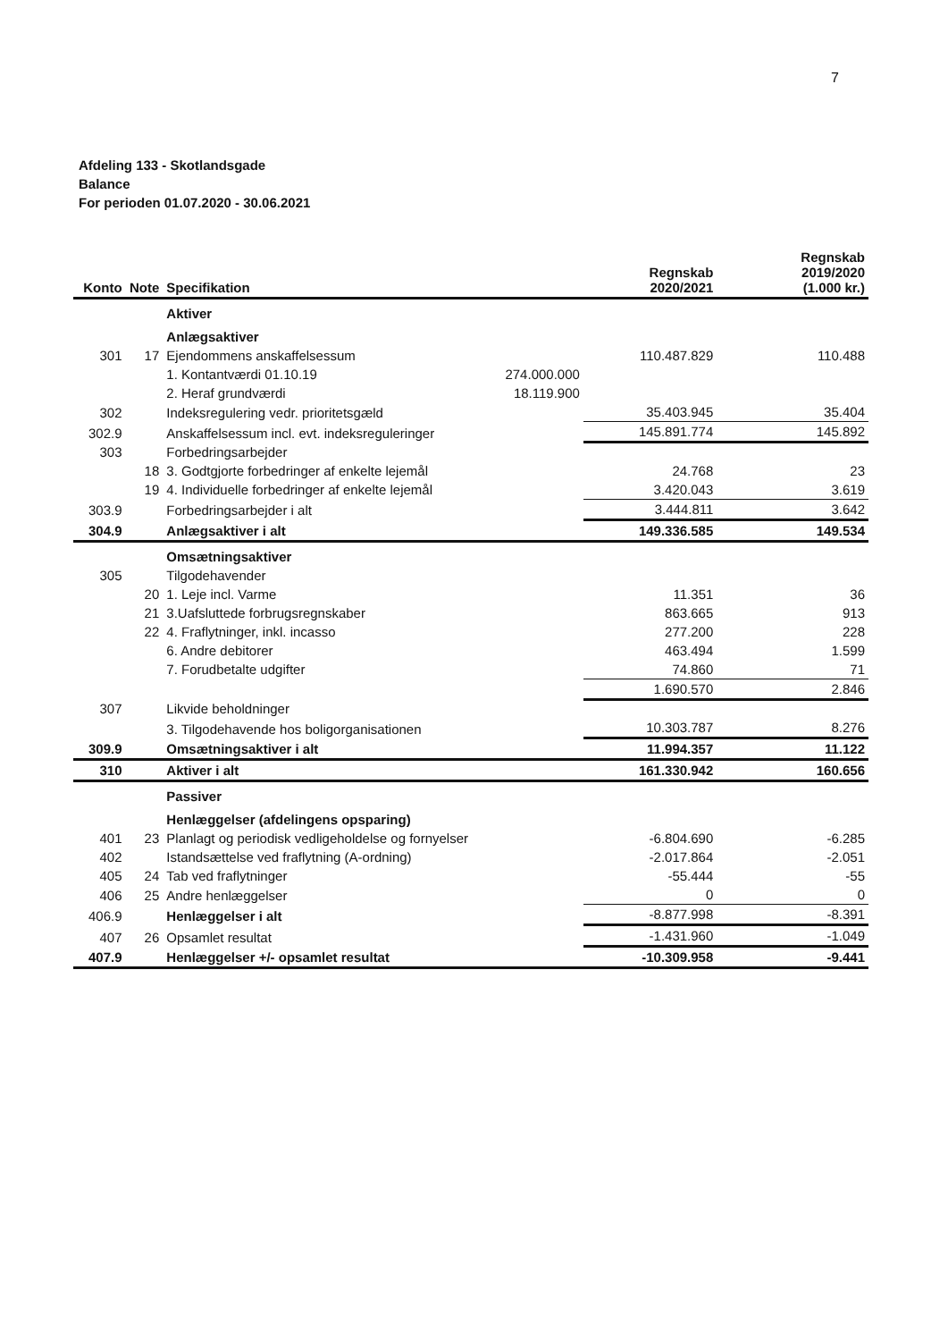7
Afdeling 133 - Skotlandsgade
Balance
For perioden 01.07.2020 - 30.06.2021
| Konto | Note | Specifikation | | Regnskab 2020/2021 | Regnskab 2019/2020 (1.000 kr.) |
| --- | --- | --- | --- | --- | --- |
| | | Aktiver | | | |
| | | Anlægsaktiver | | | |
| 301 | 17 | Ejendommens anskaffelsessum | | 110.487.829 | 110.488 |
| | | 1. Kontantværdi 01.10.19 | 274.000.000 | | |
| | | 2. Heraf grundværdi | 18.119.900 | | |
| 302 | | Indeksregulering vedr. prioritetsgæld | | 35.403.945 | 35.404 |
| 302.9 | | Anskaffelsessum incl. evt. indeksreguleringer | | 145.891.774 | 145.892 |
| 303 | | Forbedringsarbejder | | | |
| | 18 | 3. Godtgjorte forbedringer af enkelte lejemål | | 24.768 | 23 |
| | 19 | 4. Individuelle forbedringer af enkelte lejemål | | 3.420.043 | 3.619 |
| 303.9 | | Forbedringsarbejder i alt | | 3.444.811 | 3.642 |
| 304.9 | | Anlægsaktiver i alt | | 149.336.585 | 149.534 |
| | | Omsætningsaktiver | | | |
| 305 | | Tilgodehavender | | | |
| | 20 | 1. Leje incl. Varme | | 11.351 | 36 |
| | 21 | 3.Uafsluttede forbrugsregnskaber | | 863.665 | 913 |
| | 22 | 4. Fraflytninger, inkl. incasso | | 277.200 | 228 |
| | | 6. Andre debitorer | | 463.494 | 1.599 |
| | | 7. Forudbetalte udgifter | | 74.860 | 71 |
| | | | | 1.690.570 | 2.846 |
| 307 | | Likvide beholdninger | | | |
| | | 3. Tilgodehavende hos boligorganisationen | | 10.303.787 | 8.276 |
| 309.9 | | Omsætningsaktiver i alt | | 11.994.357 | 11.122 |
| 310 | | Aktiver i alt | | 161.330.942 | 160.656 |
| | | Passiver | | | |
| | | Henlæggelser (afdelingens opsparing) | | | |
| 401 | 23 | Planlagt og periodisk vedligeholdelse og fornyelser | | -6.804.690 | -6.285 |
| 402 | | Istandsættelse ved fraflytning (A-ordning) | | -2.017.864 | -2.051 |
| 405 | 24 | Tab ved fraflytninger | | -55.444 | -55 |
| 406 | 25 | Andre henlæggelser | | 0 | 0 |
| 406.9 | | Henlæggelser i alt | | -8.877.998 | -8.391 |
| 407 | 26 | Opsamlet resultat | | -1.431.960 | -1.049 |
| 407.9 | | Henlæggelser +/- opsamlet resultat | | -10.309.958 | -9.441 |